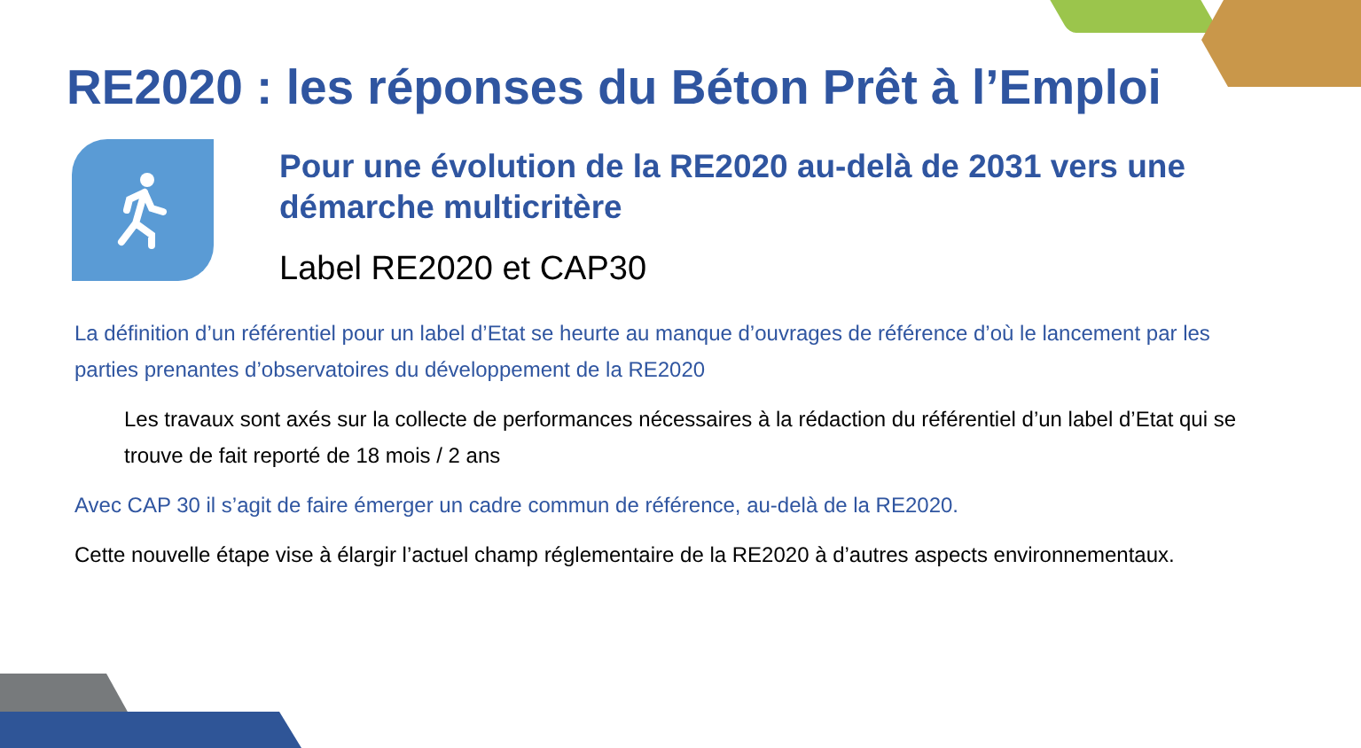RE2020 : les réponses du Béton Prêt à l’Emploi
Pour une évolution de la RE2020 au-delà de 2031 vers une démarche multicritère
Label RE2020 et CAP30
La définition d’un référentiel pour un label d’Etat se heurte au manque d’ouvrages de référence d’où le lancement par les parties prenantes d’observatoires du développement de la RE2020
Les travaux sont axés sur la collecte de performances nécessaires à la rédaction du référentiel d’un label d’Etat qui se trouve de fait reporté de 18 mois / 2 ans
Avec CAP 30 il s’agit de faire émerger un cadre commun de référence, au-delà de la RE2020.
Cette nouvelle étape vise à élargir l’actuel champ réglementaire de la RE2020 à d’autres aspects environnementaux.